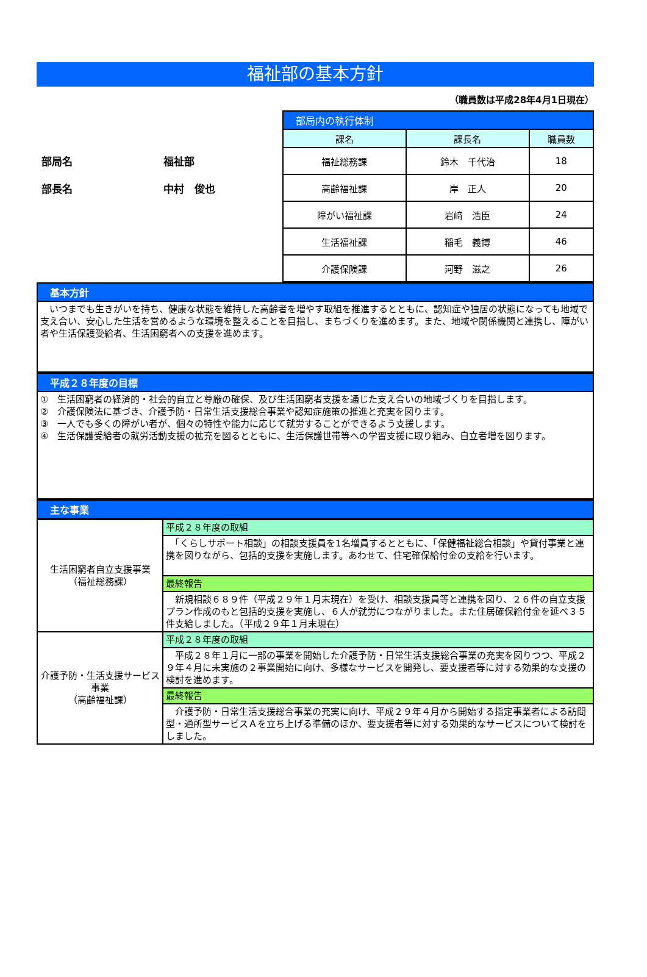福祉部の基本方針
（職員数は平成28年4月1日現在）
部局名 福祉部
部長名 中村　俊也
| 部局内の執行体制 | | |
| 課名 | 課長名 | 職員数 |
| 福祉総務課 | 鈴木 千代治 | 18 |
| 高齢福祉課 | 岸 正人 | 20 |
| 障がい福祉課 | 岩﨑 浩臣 | 24 |
| 生活福祉課 | 稲毛 義博 | 46 |
| 介護保険課 | 河野 滋之 | 26 |
基本方針
　いつまでも生きがいを持ち、健康な状態を維持した高齢者を増やす取組を推進するとともに、認知症や独居の状態になっても地域で支え合い、安心した生活を営めるような環境を整えることを目指し、まちづくりを進めます。また、地域や関係機関と連携し、障がい者や生活保護受給者、生活困窮者への支援を進めます。
平成２８年度の目標
①　生活困窮者の経済的・社会的自立と尊厳の確保、及び生活困窮者支援を通じた支え合いの地域づくりを目指します。
②　介護保険法に基づき、介護予防・日常生活支援総合事業や認知症施策の推進と充実を図ります。
③　一人でも多くの障がい者が、個々の特性や能力に応じて就労することができるよう支援します。
④　生活保護受給者の就労活動支援の拡充を図るとともに、生活保護世帯等への学習支援に取り組み、自立者増を図ります。
主な事業
| 生活困窮者自立支援事業 （福祉総務課） | 平成２８年度の取組 |
| | 「くらしサポート相談」の相談支援員を1名増員するとともに、「保健福祉総合相談」や貸付事業と連携を図りながら、包括的支援を実施します。あわせて、住宅確保給付金の支給を行います。 |
| | 最終報告 |
| | 新規相談６８９件（平成２９年１月末現在）を受け、相談支援員等と連携を図り、２６件の自立支援プラン作成のもと包括的支援を実施し、６人が就労につながりました。また住居確保給付金を延べ３５件支給しました。（平成２９年１月末現在） |
| 介護予防・生活支援サービス事業 （高齢福祉課） | 平成２８年度の取組 |
| | 平成２８年１月に一部の事業を開始した介護予防・日常生活支援総合事業の充実を図りつつ、平成２９年４月に未実施の２事業開始に向け、多様なサービスを開発し、要支援者等に対する効果的な支援の検討を進めます。 |
| | 最終報告 |
| | 介護予防・日常生活支援総合事業の充実に向け、平成２９年４月から開始する指定事業者による訪問型・通所型サービスＡを立ち上げる準備のほか、要支援者等に対する効果的なサービスについて検討をしました。 |